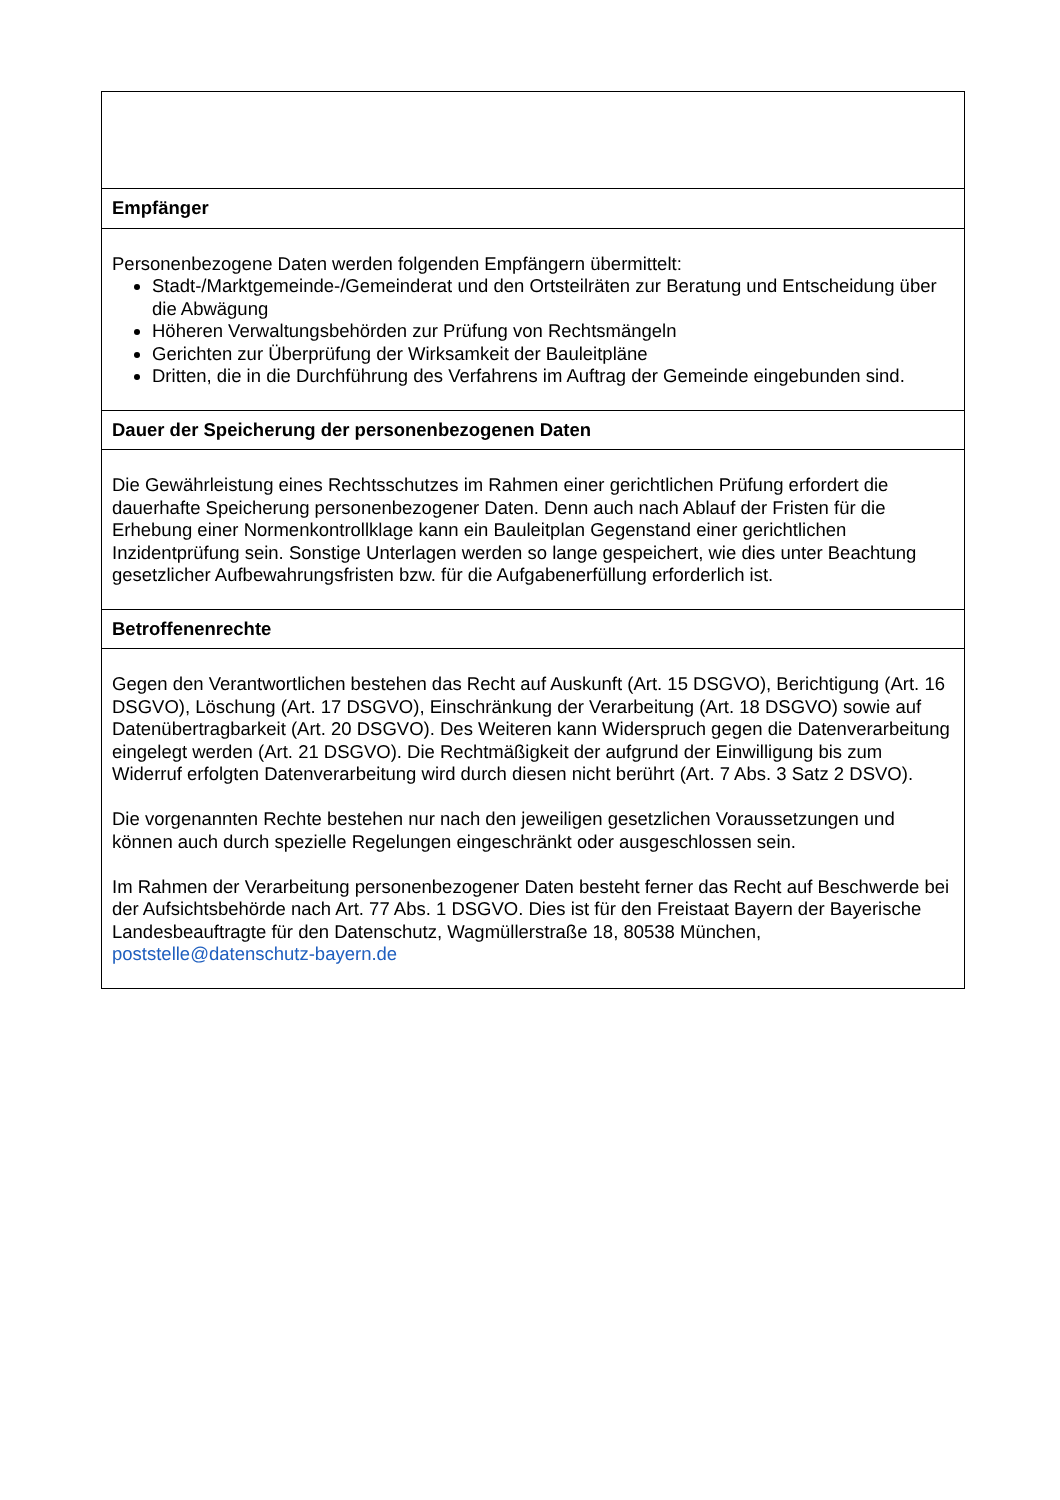| Empfänger |
| --- |
| Personenbezogene Daten werden folgenden Empfängern übermittelt: Stadt-/Marktgemeinde-/Gemeinderat und den Ortsteilräten zur Beratung und Entscheidung über die Abwägung Höheren Verwaltungsbehörden zur Prüfung von Rechtsmängeln Gerichten zur Überprüfung der Wirksamkeit der Bauleitpläne Dritten, die in die Durchführung des Verfahrens im Auftrag der Gemeinde eingebunden sind. |
| Dauer der Speicherung der personenbezogenen Daten |
| Die Gewährleistung eines Rechtsschutzes im Rahmen einer gerichtlichen Prüfung erfordert die dauerhafte Speicherung personenbezogener Daten. Denn auch nach Ablauf der Fristen für die Erhebung einer Normenkontrollklage kann ein Bauleitplan Gegenstand einer gerichtlichen Inzidentprüfung sein. Sonstige Unterlagen werden so lange gespeichert, wie dies unter Beachtung gesetzlicher Aufbewahrungsfristen bzw. für die Aufgabenerfüllung erforderlich ist. |
| Betroffenenrechte |
| Gegen den Verantwortlichen bestehen das Recht auf Auskunft (Art. 15 DSGVO), Berichtigung (Art. 16 DSGVO), Löschung (Art. 17 DSGVO), Einschränkung der Verarbeitung (Art. 18 DSGVO) sowie auf Datenübertragbarkeit (Art. 20 DSGVO). Des Weiteren kann Widerspruch gegen die Datenverarbeitung eingelegt werden (Art. 21 DSGVO). Die Rechtmäßigkeit der aufgrund der Einwilligung bis zum Widerruf erfolgten Datenverarbeitung wird durch diesen nicht berührt (Art. 7 Abs. 3 Satz 2 DSVO). Die vorgenannten Rechte bestehen nur nach den jeweiligen gesetzlichen Voraussetzungen und können auch durch spezielle Regelungen eingeschränkt oder ausgeschlossen sein. Im Rahmen der Verarbeitung personenbezogener Daten besteht ferner das Recht auf Beschwerde bei der Aufsichtsbehörde nach Art. 77 Abs. 1 DSGVO. Dies ist für den Freistaat Bayern der Bayerische Landesbeauftragte für den Datenschutz, Wagmüllerstraße 18, 80538 München, poststelle@datenschutz-bayern.de |